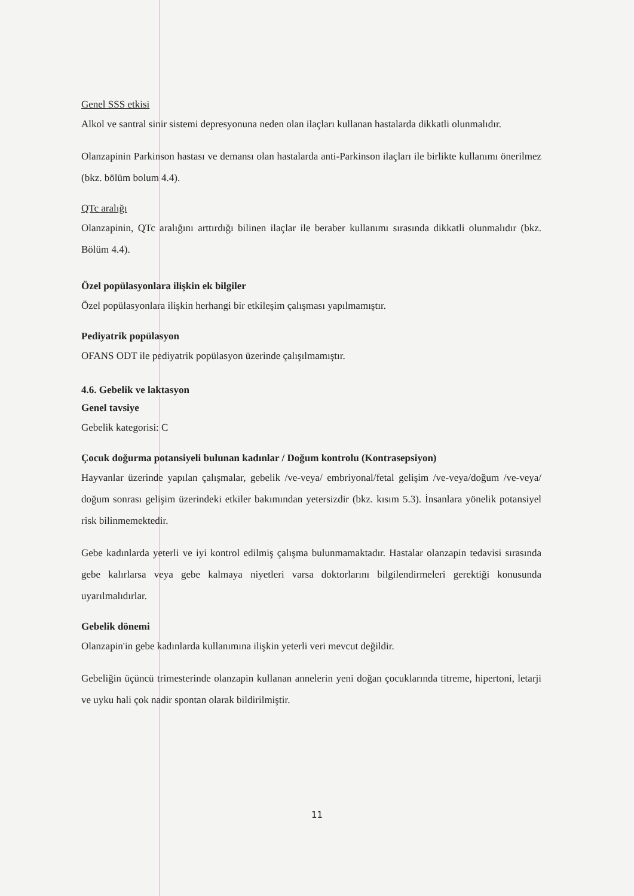Genel SSS etkisi
Alkol ve santral sinir sistemi depresyonuna neden olan ilaçları kullanan hastalarda dikkatli olunmalıdır.
Olanzapinin Parkinson hastası ve demansı olan hastalarda anti-Parkinson ilaçları ile birlikte kullanımı önerilmez (bkz. bölüm bolum 4.4).
QTc aralığı
Olanzapinin, QTc aralığını arttırdığı bilinen ilaçlar ile beraber kullanımı sırasında dikkatli olunmalıdır (bkz. Bölüm 4.4).
Özel popülasyonlara ilişkin ek bilgiler
Özel popülasyonlara ilişkin herhangi bir etkileşim çalışması yapılmamıştır.
Pediyatrik popülasyon
OFANS ODT ile pediyatrik popülasyon üzerinde çalışılmamıştır.
4.6. Gebelik ve laktasyon
Genel tavsiye
Gebelik kategorisi: C
Çocuk doğurma potansiyeli bulunan kadınlar / Doğum kontrolu (Kontrasepsiyon)
Hayvanlar üzerinde yapılan çalışmalar, gebelik /ve-veya/ embriyonal/fetal gelişim /ve-veya/doğum /ve-veya/ doğum sonrası gelişim üzerindeki etkiler bakımından yetersizdir (bkz. kısım 5.3). İnsanlara yönelik potansiyel risk bilinmemektedir.
Gebe kadınlarda yeterli ve iyi kontrol edilmiş çalışma bulunmamaktadır. Hastalar olanzapin tedavisi sırasında gebe kalırlarsa veya gebe kalmaya niyetleri varsa doktorlarını bilgilendirmeleri gerektiği konusunda uyarılmalıdırlar.
Gebelik dönemi
Olanzapin'in gebe kadınlarda kullanımına ilişkin yeterli veri mevcut değildir.
Gebeliğin üçüncü trimesterinde olanzapin kullanan annelerin yeni doğan çocuklarında titreme, hipertoni, letarji ve uyku hali çok nadir spontan olarak bildirilmiştir.
11